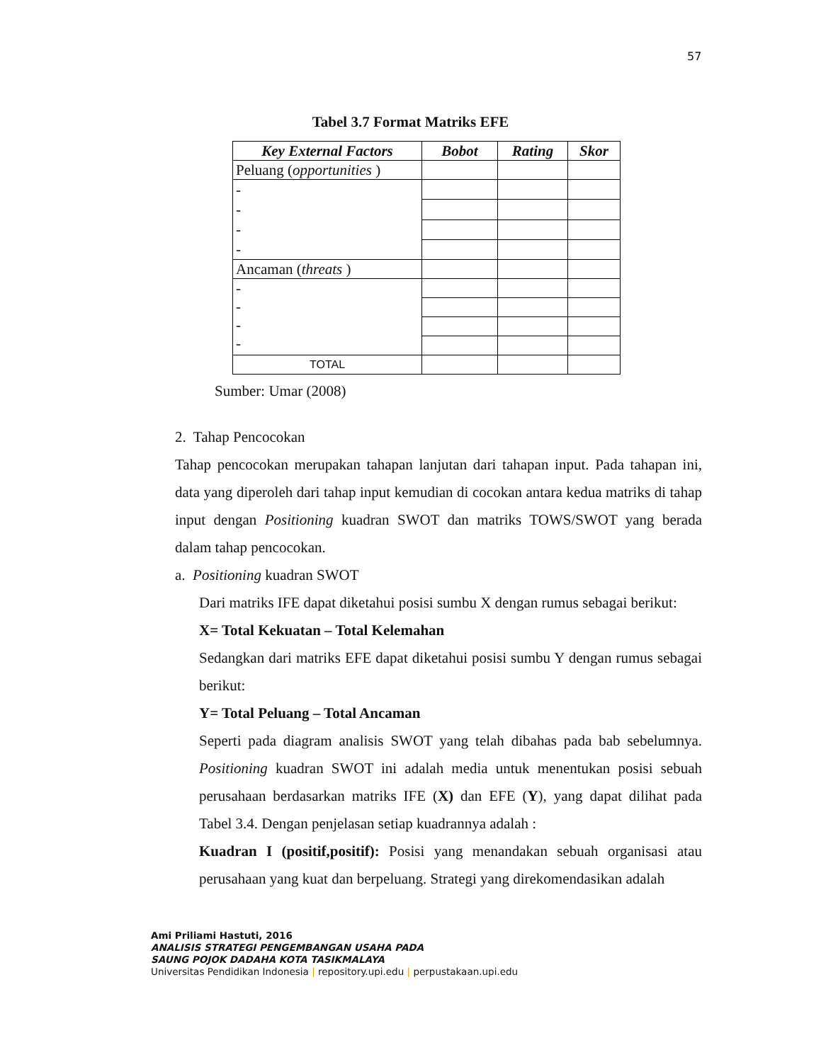57
Tabel 3.7 Format Matriks EFE
| Key External Factors | Bobot | Rating | Skor |
| --- | --- | --- | --- |
| Peluang ( opportunities ) | | | |
| - - - - | | | |
| Ancaman ( threats ) | | | |
| - - - - | | | |
| TOTAL | | | |
Sumber: Umar (2008)
2. Tahap Pencocokan
Tahap pencocokan merupakan tahapan lanjutan dari tahapan input. Pada tahapan ini, data yang diperoleh dari tahap input kemudian di cocokan antara kedua matriks di tahap input dengan Positioning kuadran SWOT dan matriks TOWS/SWOT yang berada dalam tahap pencocokan.
a. Positioning kuadran SWOT
Dari matriks IFE dapat diketahui posisi sumbu X dengan rumus sebagai berikut:
X= Total Kekuatan – Total Kelemahan
Sedangkan dari matriks EFE dapat diketahui posisi sumbu Y dengan rumus sebagai berikut:
Y= Total Peluang – Total Ancaman
Seperti pada diagram analisis SWOT yang telah dibahas pada bab sebelumnya. Positioning kuadran SWOT ini adalah media untuk menentukan posisi sebuah perusahaan berdasarkan matriks IFE (X) dan EFE (Y), yang dapat dilihat pada Tabel 3.4. Dengan penjelasan setiap kuadrannya adalah :
Kuadran I (positif,positif): Posisi yang menandakan sebuah organisasi atau perusahaan yang kuat dan berpeluang. Strategi yang direkomendasikan adalah
Ami Priliami Hastuti, 2016
ANALISIS STRATEGI PENGEMBANGAN USAHA PADA
SAUNG POJOK DADAHA KOTA TASIKMALAYA
Universitas Pendidikan Indonesia | repository.upi.edu | perpustakaan.upi.edu